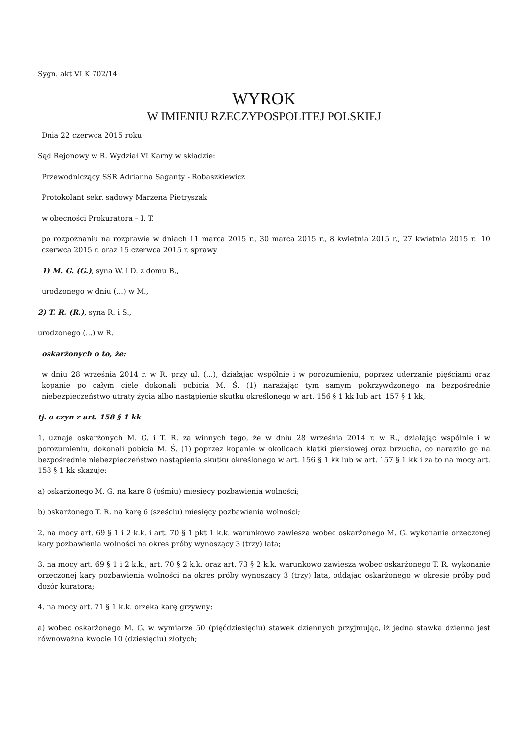Sygn. akt VI K 702/14
WYROK
W IMIENIU RZECZYPOSPOLITEJ POLSKIEJ
Dnia 22 czerwca 2015 roku
Sąd Rejonowy w R. Wydział VI Karny w składzie:
Przewodniczący SSR Adrianna Saganty - Robaszkiewicz
Protokolant sekr. sądowy Marzena Pietryszak
w obecności Prokuratora – I. T.
po rozpoznaniu na rozprawie w dniach 11 marca 2015 r., 30 marca 2015 r., 8 kwietnia 2015 r., 27 kwietnia 2015 r., 10 czerwca 2015 r. oraz 15 czerwca 2015 r. sprawy
1) M. G. (G.), syna W. i D. z domu B.,
urodzonego w dniu (...) w M.,
2) T. R. (R.), syna R. i S.,
urodzonego (...) w R.
oskarżonych o to, że:
w dniu 28 września 2014 r. w R. przy ul. (...), działając wspólnie i w porozumieniu, poprzez uderzanie pięściami oraz kopanie po całym ciele dokonali pobicia M. Ś. (1) narażając tym samym pokrzywdzonego na bezpośrednie niebezpieczeństwo utraty życia albo nastąpienie skutku określonego w art. 156 § 1 kk lub art. 157 § 1 kk,
tj. o czyn z art. 158 § 1 kk
1. uznaje oskarżonych M. G. i T. R. za winnych tego, że w dniu 28 września 2014 r. w R., działając wspólnie i w porozumieniu, dokonali pobicia M. Ś. (1) poprzez kopanie w okolicach klatki piersiowej oraz brzucha, co naraziło go na bezpośrednie niebezpieczeństwo nastąpienia skutku określonego w art. 156 § 1 kk lub w art. 157 § 1 kk i za to na mocy art. 158 § 1 kk skazuje:
a) oskarżonego M. G. na karę 8 (ośmiu) miesięcy pozbawienia wolności;
b) oskarżonego T. R. na karę 6 (sześciu) miesięcy pozbawienia wolności;
2. na mocy art. 69 § 1 i 2 k.k. i art. 70 § 1 pkt 1 k.k. warunkowo zawiesza wobec oskarżonego M. G. wykonanie orzeczonej kary pozbawienia wolności na okres próby wynoszący 3 (trzy) lata;
3. na mocy art. 69 § 1 i 2 k.k., art. 70 § 2 k.k. oraz art. 73 § 2 k.k. warunkowo zawiesza wobec oskarżonego T. R. wykonanie orzeczonej kary pozbawienia wolności na okres próby wynoszący 3 (trzy) lata, oddając oskarżonego w okresie próby pod dozór kuratora;
4. na mocy art. 71 § 1 k.k. orzeka karę grzywny:
a) wobec oskarżonego M. G. w wymiarze 50 (pięćdziesięciu) stawek dziennych przyjmując, iż jedna stawka dzienna jest równoważna kwocie 10 (dziesięciu) złotych;